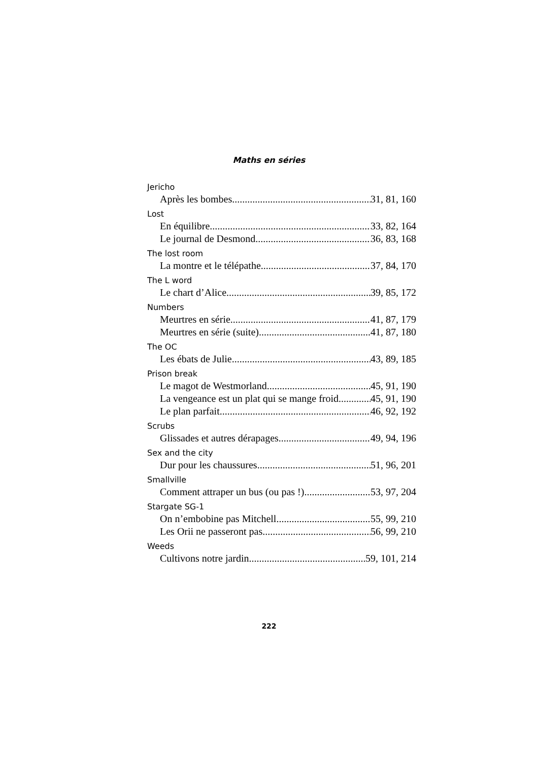Maths en séries
Jericho
Après les bombes 31, 81, 160
Lost
En équilibre 33, 82, 164
Le journal de Desmond 36, 83, 168
The lost room
La montre et le télépathe 37, 84, 170
The L word
Le chart d’Alice 39, 85, 172
Numbers
Meurtres en série 41, 87, 179
Meurtres en série (suite) 41, 87, 180
The OC
Les ébats de Julie 43, 89, 185
Prison break
Le magot de Westmorland 45, 91, 190
La vengeance est un plat qui se mange froid 45, 91, 190
Le plan parfait 46, 92, 192
Scrubs
Glissades et autres dérapages 49, 94, 196
Sex and the city
Dur pour les chaussures 51, 96, 201
Smallville
Comment attraper un bus (ou pas !) 53, 97, 204
Stargate SG-1
On n’embobine pas Mitchell 55, 99, 210
Les Orii ne passeront pas 56, 99, 210
Weeds
Cultivons notre jardin 59, 101, 214
222